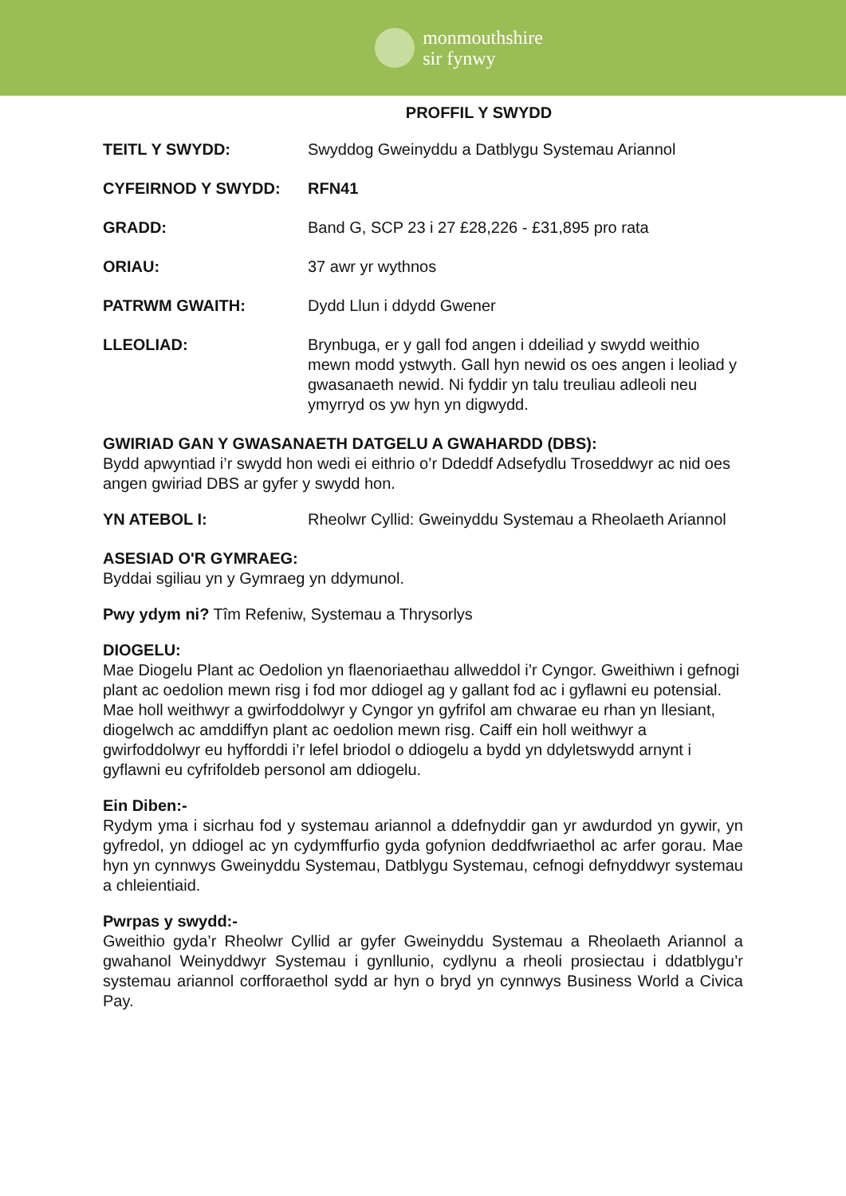monmouthshire
sir fynwy
PROFFIL Y SWYDD
TEITL Y SWYDD: Swyddog Gweinyddu a Datblygu Systemau Ariannol
CYFEIRNOD Y SWYDD: RFN41
GRADD: Band G, SCP 23 i 27 £28,226 - £31,895 pro rata
ORIAU: 37 awr yr wythnos
PATRWM GWAITH: Dydd Llun i ddydd Gwener
LLEOLIAD: Brynbuga, er y gall fod angen i ddeiliad y swydd weithio mewn modd ystwyth. Gall hyn newid os oes angen i leoliad y gwasanaeth newid. Ni fyddir yn talu treuliau adleoli neu ymyrryd os yw hyn yn digwydd.
GWIRIAD GAN Y GWASANAETH DATGELU A GWAHARDD (DBS):
Bydd apwyntiad i’r swydd hon wedi ei eithrio o’r Ddeddf Adsefydlu Troseddwyr ac nid oes angen gwiriad DBS ar gyfer y swydd hon.
YN ATEBOL I: Rheolwr Cyllid: Gweinyddu Systemau a Rheolaeth Ariannol
ASESIAD O'R GYMRAEG:
Byddai sgiliau yn y Gymraeg yn ddymunol.
Pwy ydym ni? Tîm Refeniw, Systemau a Thrysorlys
DIOGELU:
Mae Diogelu Plant ac Oedolion yn flaenoriaethau allweddol i’r Cyngor. Gweithiwn i gefnogi plant ac oedolion mewn risg i fod mor ddiogel ag y gallant fod ac i gyflawni eu potensial. Mae holl weithwyr a gwirfoddolwyr y Cyngor yn gyfrifol am chwarae eu rhan yn llesiant, diogelwch ac amddiffyn plant ac oedolion mewn risg. Caiff ein holl weithwyr a gwirfoddolwyr eu hyfforddi i’r lefel briodol o ddiogelu a bydd yn ddyletswydd arnynt i gyflawni eu cyfrifoldeb personol am ddiogelu.
Ein Diben:-
Rydym yma i sicrhau fod y systemau ariannol a ddefnyddir gan yr awdurdod yn gywir, yn gyfredol, yn ddiogel ac yn cydymffurfio gyda gofynion deddfwriaethol ac arfer gorau. Mae hyn yn cynnwys Gweinyddu Systemau, Datblygu Systemau, cefnogi defnyddwyr systemau a chleientiaid.
Pwrpas y swydd:-
Gweithio gyda’r Rheolwr Cyllid ar gyfer Gweinyddu Systemau a Rheolaeth Ariannol a gwahanol Weinyddwyr Systemau i gynllunio, cydlynu a rheoli prosiectau i ddatblygu’r systemau ariannol corfforaethol sydd ar hyn o bryd yn cynnwys Business World a Civica Pay.